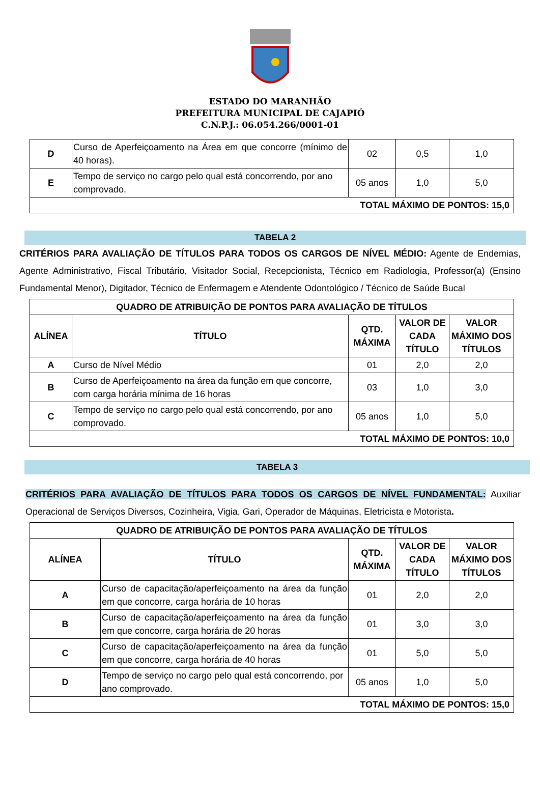ESTADO DO MARANHÃO
PREFEITURA MUNICIPAL DE CAJAPIÓ
C.N.P.J.: 06.054.266/0001-01
| D | Curso de Aperfeiçoamento na Área em que concorre (mínimo de 40 horas). | 02 | 0,5 | 1,0 |
| E | Tempo de serviço no cargo pelo qual está concorrendo, por ano comprovado. | 05 anos | 1,0 | 5,0 |
| TOTAL MÁXIMO DE PONTOS: 15,0 | | | | |
TABELA 2
CRITÉRIOS PARA AVALIAÇÃO DE TÍTULOS PARA TODOS OS CARGOS DE NÍVEL MÉDIO: Agente de Endemias, Agente Administrativo, Fiscal Tributário, Visitador Social, Recepcionista, Técnico em Radiologia, Professor(a) (Ensino Fundamental Menor), Digitador, Técnico de Enfermagem e Atendente Odontológico / Técnico de Saúde Bucal
| QUADRO DE ATRIBUIÇÃO DE PONTOS PARA AVALIAÇÃO DE TÍTULOS | | | | |
| --- | --- | --- | --- | --- |
| ALÍNEA | TÍTULO | QTD. MÁXIMA | VALOR DE CADA TÍTULO | VALOR MÁXIMO DOS TÍTULOS |
| A | Curso de Nível Médio | 01 | 2,0 | 2,0 |
| B | Curso de Aperfeiçoamento na área da função em que concorre, com carga horária mínima de 16 horas | 03 | 1,0 | 3,0 |
| C | Tempo de serviço no cargo pelo qual está concorrendo, por ano comprovado. | 05 anos | 1,0 | 5,0 |
| TOTAL MÁXIMO DE PONTOS: 10,0 | | | | |
TABELA 3
CRITÉRIOS PARA AVALIAÇÃO DE TÍTULOS PARA TODOS OS CARGOS DE NÍVEL FUNDAMENTAL: Auxiliar Operacional de Serviços Diversos, Cozinheira, Vigia, Gari, Operador de Máquinas, Eletricista e Motorista.
| QUADRO DE ATRIBUIÇÃO DE PONTOS PARA AVALIAÇÃO DE TÍTULOS | | | | |
| --- | --- | --- | --- | --- |
| ALÍNEA | TÍTULO | QTD. MÁXIMA | VALOR DE CADA TÍTULO | VALOR MÁXIMO DOS TÍTULOS |
| A | Curso de capacitação/aperfeiçoamento na área da função em que concorre, carga horária de 10 horas | 01 | 2,0 | 2,0 |
| B | Curso de capacitação/aperfeiçoamento na área da função em que concorre, carga horária de 20 horas | 01 | 3,0 | 3,0 |
| C | Curso de capacitação/aperfeiçoamento na área da função em que concorre, carga horária de 40 horas | 01 | 5,0 | 5,0 |
| D | Tempo de serviço no cargo pelo qual está concorrendo, por ano comprovado. | 05 anos | 1,0 | 5,0 |
| TOTAL MÁXIMO DE PONTOS: 15,0 | | | | |